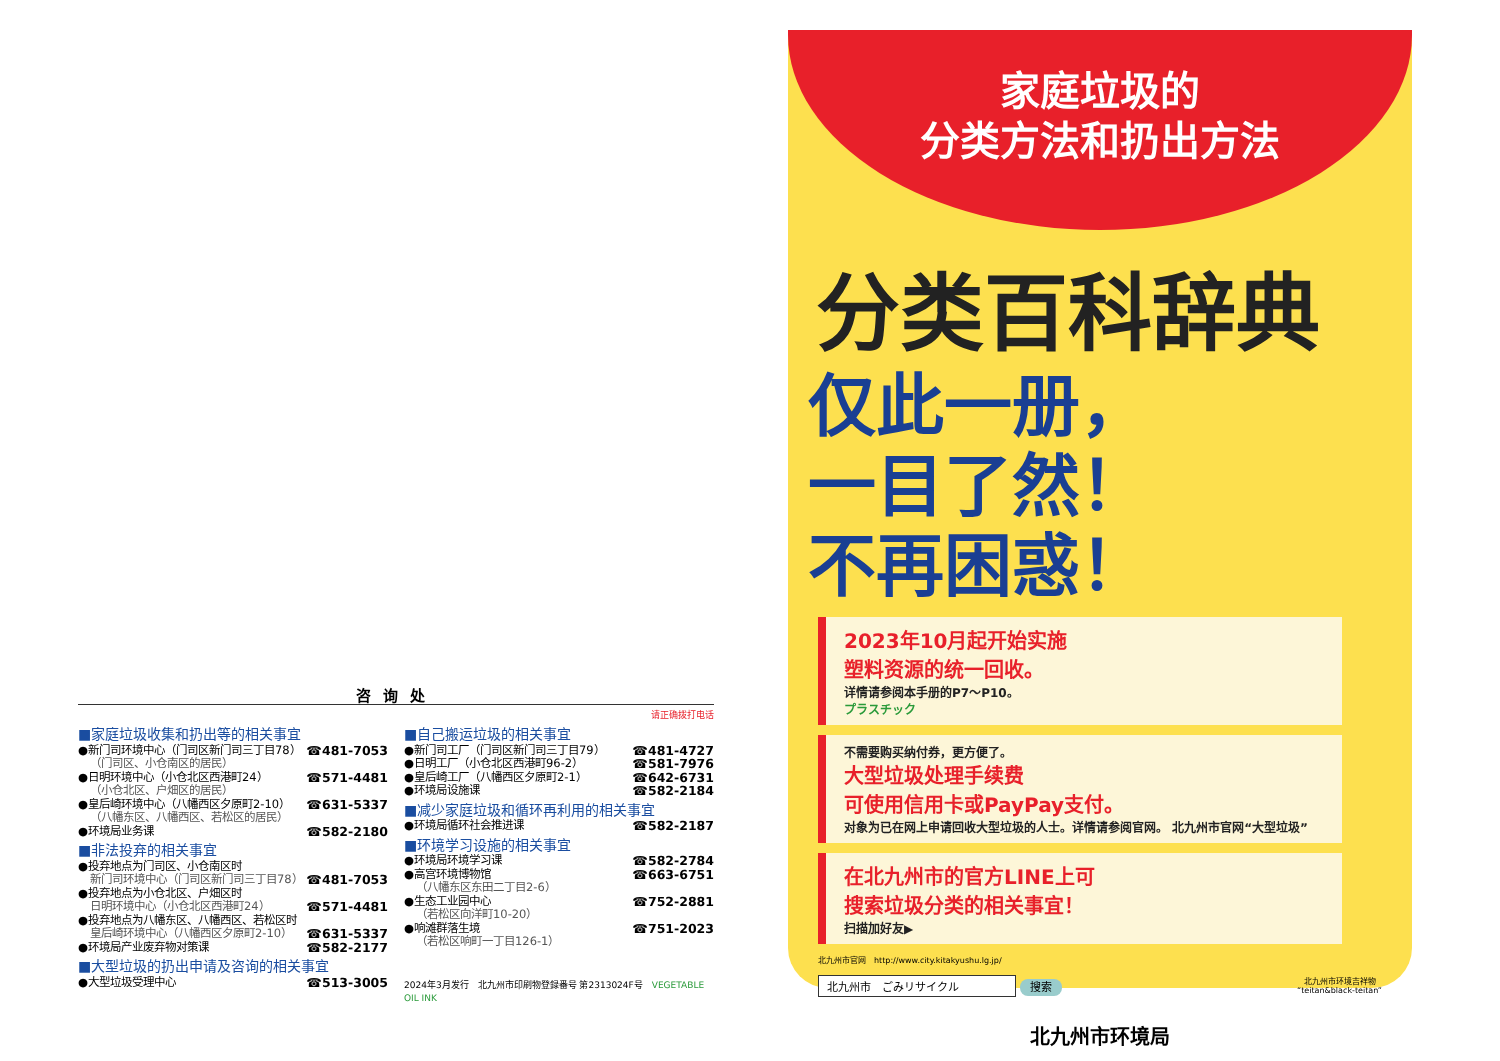咨询处
请正确拨打电话
■家庭垃圾收集和扔出等的相关事宜
●新门司环境中心（门司区新门司三丁目78） ☎481-7053
（门司区、小仓南区的居民）
●日明环境中心（小仓北区西港町24） ☎571-4481
（小仓北区、户畑区的居民）
●皇后崎环境中心（八幡西区夕原町2-10） ☎631-5337
（八幡东区、八幡西区、若松区的居民）
●环境局业务课 ☎582-2180
■非法投弃的相关事宜
●投弃地点为门司区、小仓南区时
新门司环境中心（门司区新门司三丁目78） ☎481-7053
●投弃地点为小仓北区、户畑区时
日明环境中心（小仓北区西港町24） ☎571-4481
●投弃地点为八幡东区、八幡西区、若松区时
皇后崎环境中心（八幡西区夕原町2-10） ☎631-5337
●环境局产业废弃物对策课 ☎582-2177
■大型垃圾的扔出申请及咨询的相关事宜
●大型垃圾受理中心 ☎513-3005
■自己搬运垃圾的相关事宜
●新门司工厂（门司区新门司三丁目79） ☎481-4727
●日明工厂（小仓北区西港町96-2） ☎581-7976
●皇后崎工厂（八幡西区夕原町2-1） ☎642-6731
●环境局设施课 ☎582-2184
■减少家庭垃圾和循环再利用的相关事宜
●环境局循环社会推进课 ☎582-2187
■环境学习设施的相关事宜
●环境局环境学习课 ☎582-2784
●高宫环境博物馆 ☎663-6751
（八幡东区东田二丁目2-6）
●生态工业园中心 ☎752-2881
（若松区向洋町10-20）
●响滩群落生境 ☎751-2023
（若松区响町一丁目126-1）
2024年3月发行　北九州市印刷物登録番号 第2313024F号　VEGETABLE OIL INK
家庭垃圾的
分类方法和扔出方法
分类百科辞典
仅此一册，
一目了然！
不再困惑！
2023年10月起开始实施
塑料资源的统一回收。
详情请参阅本手册的P7～P10。
プラスチック
不需要购买纳付券，更方便了。
大型垃圾处理手续费
可使用信用卡或PayPay支付。
对象为已在网上申请回收大型垃圾的人士。详情请参阅官网。 北九州市官网“大型垃圾”
在北九州市的官方LINE上可
搜索垃圾分类的相关事宜！
扫描加好友▶
北九州市官网　http://www.city.kitakyushu.lg.jp/
北九州市　ごみリサイクル 搜索 北九州市环境吉祥物
“teitan&black-teitan”
北九州市环境局